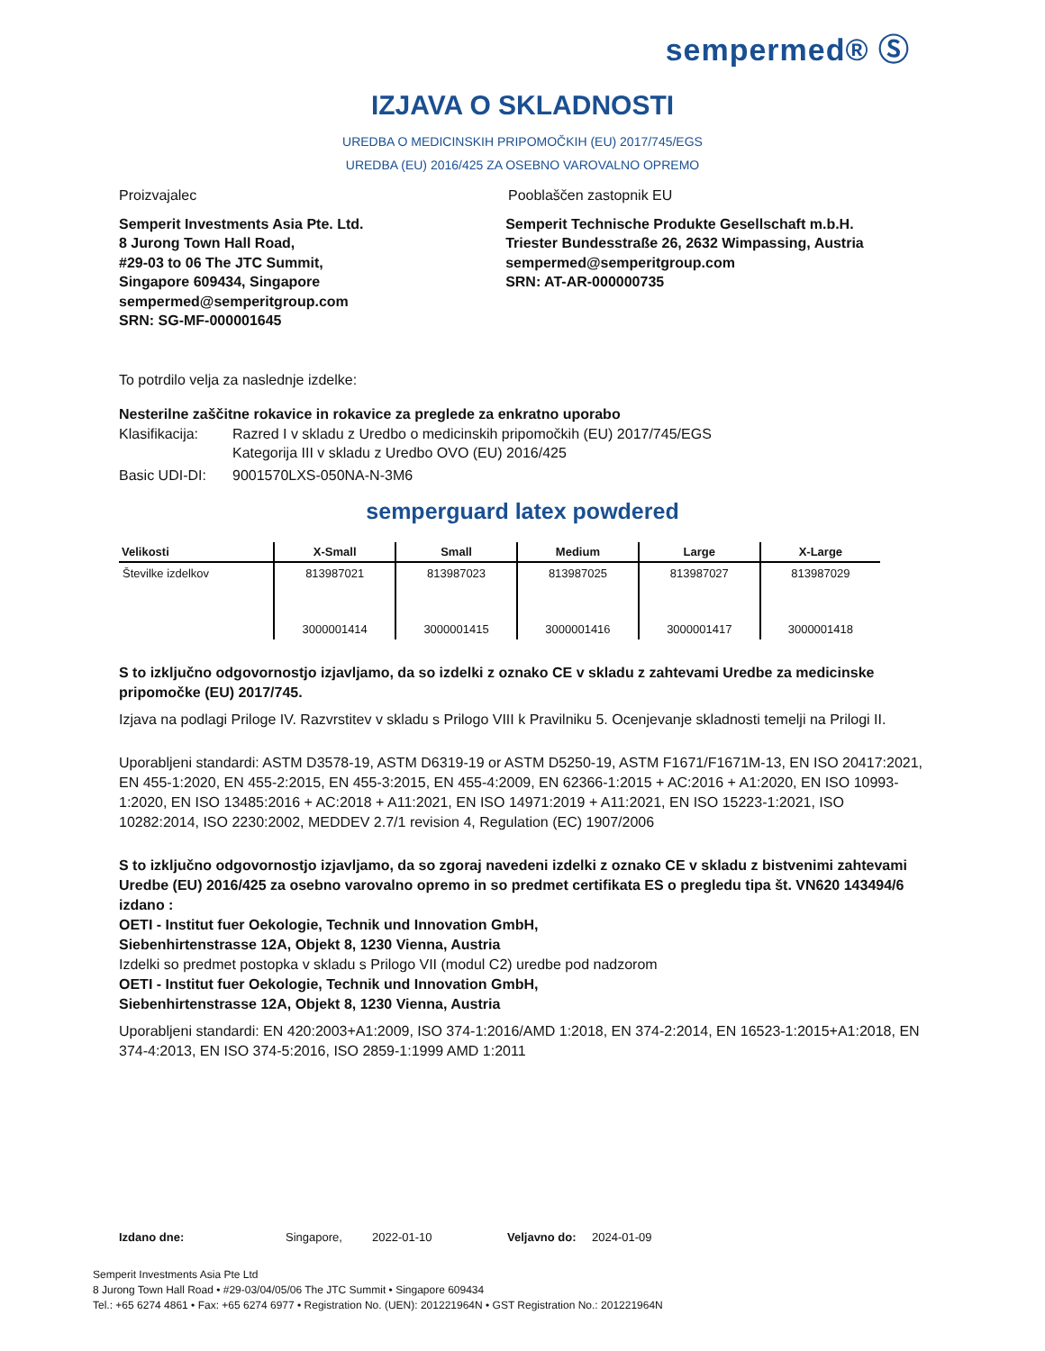sempermed® Ⓢ
IZJAVA O SKLADNOSTI
UREDBA O MEDICINSKIH PRIPOMOČKIH (EU) 2017/745/EGS
UREDBA (EU) 2016/425 ZA OSEBNO VAROVALNO OPREMO
Proizvajalec Pooblaščen zastopnik EU
Semperit Investments Asia Pte. Ltd.
8 Jurong Town Hall Road,
#29-03 to 06 The JTC Summit,
Singapore 609434, Singapore
sempermed@semperitgroup.com
SRN: SG-MF-000001645
Semperit Technische Produkte Gesellschaft m.b.H.
Triester Bundesstraße 26, 2632 Wimpassing, Austria
sempermed@semperitgroup.com
SRN: AT-AR-000000735
To potrdilo velja za naslednje izdelke:
Nesterilne zaščitne rokavice in rokavice za preglede za enkratno uporabo
Klasifikacija:
Razred I v skladu z Uredbo o medicinskih pripomočkih (EU) 2017/745/EGS
Kategorija III v skladu z Uredbo OVO (EU) 2016/425
Basic UDI-DI: 9001570LXS-050NA-N-3M6
semperguard latex powdered
| Velikosti | X-Small | Small | Medium | Large | X-Large |
| --- | --- | --- | --- | --- | --- |
| Številke izdelkov | 813987021 | 813987023 | 813987025 | 813987027 | 813987029 |
| | 3000001414 | 3000001415 | 3000001416 | 3000001417 | 3000001418 |
S to izključno odgovornostjo izjavljamo, da so izdelki z oznako CE v skladu z zahtevami Uredbe za medicinske pripomočke (EU) 2017/745.
Izjava na podlagi Priloge IV. Razvrstitev v skladu s Prilogo VIII k Pravilniku 5. Ocenjevanje skladnosti temelji na Prilogi II.
Uporabljeni standardi: ASTM D3578-19, ASTM D6319-19 or ASTM D5250-19, ASTM F1671/F1671M-13, EN ISO 20417:2021, EN 455-1:2020, EN 455-2:2015, EN 455-3:2015, EN 455-4:2009, EN 62366-1:2015 + AC:2016 + A1:2020, EN ISO 10993-1:2020, EN ISO 13485:2016 + AC:2018 + A11:2021, EN ISO 14971:2019 + A11:2021, EN ISO 15223-1:2021, ISO 10282:2014, ISO 2230:2002, MEDDEV 2.7/1 revision 4, Regulation (EC) 1907/2006
S to izključno odgovornostjo izjavljamo, da so zgoraj navedeni izdelki z oznako CE v skladu z bistvenimi zahtevami Uredbe (EU) 2016/425 za osebno varovalno opremo in so predmet certifikata ES o pregledu tipa št. VN620 143494/6 izdano :
OETI - Institut fuer Oekologie, Technik und Innovation GmbH,
Siebenhirtenstrasse 12A, Objekt 8, 1230 Vienna, Austria
Izdelki so predmet postopka v skladu s Prilogo VII (modul C2) uredbe pod nadzorom
OETI - Institut fuer Oekologie, Technik und Innovation GmbH,
Siebenhirtenstrasse 12A, Objekt 8, 1230 Vienna, Austria
Uporabljeni standardi: EN 420:2003+A1:2009, ISO 374-1:2016/AMD 1:2018, EN 374-2:2014, EN 16523-1:2015+A1:2018, EN 374-4:2013, EN ISO 374-5:2016, ISO 2859-1:1999 AMD 1:2011
Izdano dne: Singapore, 2022-01-10 Veljavno do: 2024-01-09
Semperit Investments Asia Pte Ltd
8 Jurong Town Hall Road • #29-03/04/05/06 The JTC Summit • Singapore 609434
Tel.: +65 6274 4861 • Fax: +65 6274 6977 • Registration No. (UEN): 201221964N • GST Registration No.: 201221964N